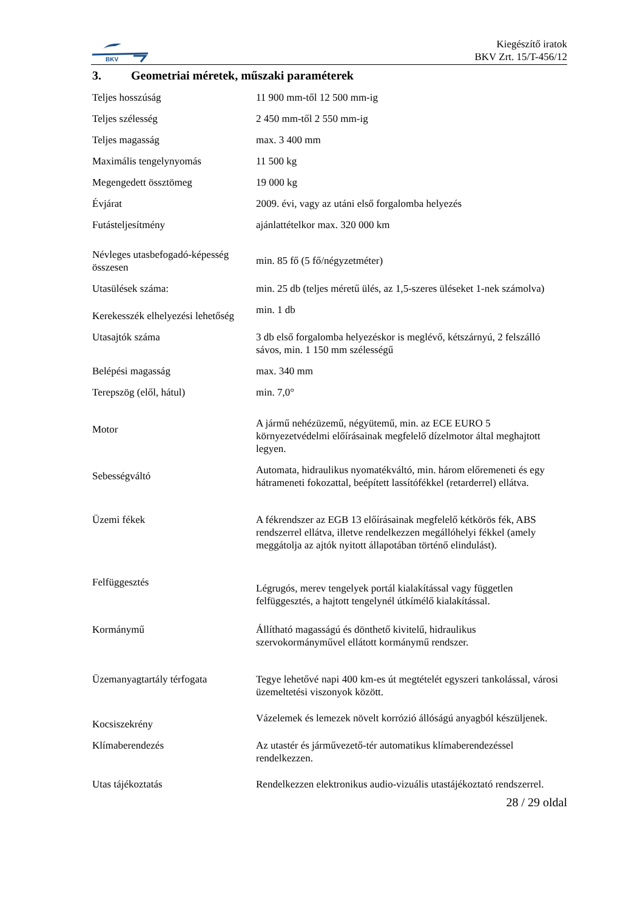BKV
Kiegészítő iratok
BKV Zrt. 15/T-456/12
3. Geometriai méretek, műszaki paraméterek
| Teljes hosszúság | 11 900 mm-től 12 500 mm-ig |
| Teljes szélesség | 2 450 mm-től 2 550 mm-ig |
| Teljes magasság | max. 3 400 mm |
| Maximális tengelynyomás | 11 500 kg |
| Megengedett össztömeg | 19 000 kg |
| Évjárat | 2009. évi, vagy az utáni első forgalomba helyezés |
| Futásteljesítmény | ajánlattételkor max. 320 000 km |
| Névleges utasbefogadó-képesség összesen | min. 85 fő (5 fő/négyzetméter) |
| Utasülések száma: | min. 25 db (teljes méretű ülés, az 1,5-szeres üléseket 1-nek számolva) |
| Kerekesszék elhelyezési lehetőség | min. 1 db |
| Utasajtók száma | 3 db első forgalomba helyezéskor is meglévő, kétszárnyú, 2 felszálló sávos, min. 1 150 mm szélességű |
| Belépési magasság | max. 340 mm |
| Terepszög (elől, hátul) | min. 7,0° |
| Motor | A jármű nehézüzemű, négyütemű, min. az ECE EURO 5 környezetvédelmi előírásainak megfelelő dízelmotor által meghajtott legyen. |
| Sebességváltó | Automata, hidraulikus nyomatékváltó, min. három előremeneti és egy hátrameneti fokozattal, beépített lassítófékkel (retarderrel) ellátva. |
| Üzemi fékek | A fékrendszer az EGB 13 előírásainak megfelelő kétkörös fék, ABS rendszerrel ellátva, illetve rendelkezzen megállóhelyi fékkel (amely meggátolja az ajtók nyitott állapotában történő elindulást). |
| Felfüggesztés | Légrugós, merev tengelyek portál kialakítással vagy független felfüggesztés, a hajtott tengelynél útkímélő kialakítással. |
| Kormánymű | Állítható magasságú és dönthető kivitelű, hidraulikus szervokormányművel ellátott kormánymű rendszer. |
| Üzemanyagtartály térfogata | Tegye lehetővé napi 400 km-es út megtételét egyszeri tankolással, városi üzemeltetési viszonyok között. |
| Kocsiszekrény | Vázelemek és lemezek növelt korrózió állóságú anyagból készüljenek. |
| Klímaberendezés | Az utastér és járművezető-tér automatikus klímaberendezéssel rendelkezzen. |
| Utas tájékoztatás | Rendelkezzen elektronikus audio-vizuális utastájékoztató rendszerrel. |
28 / 29 oldal